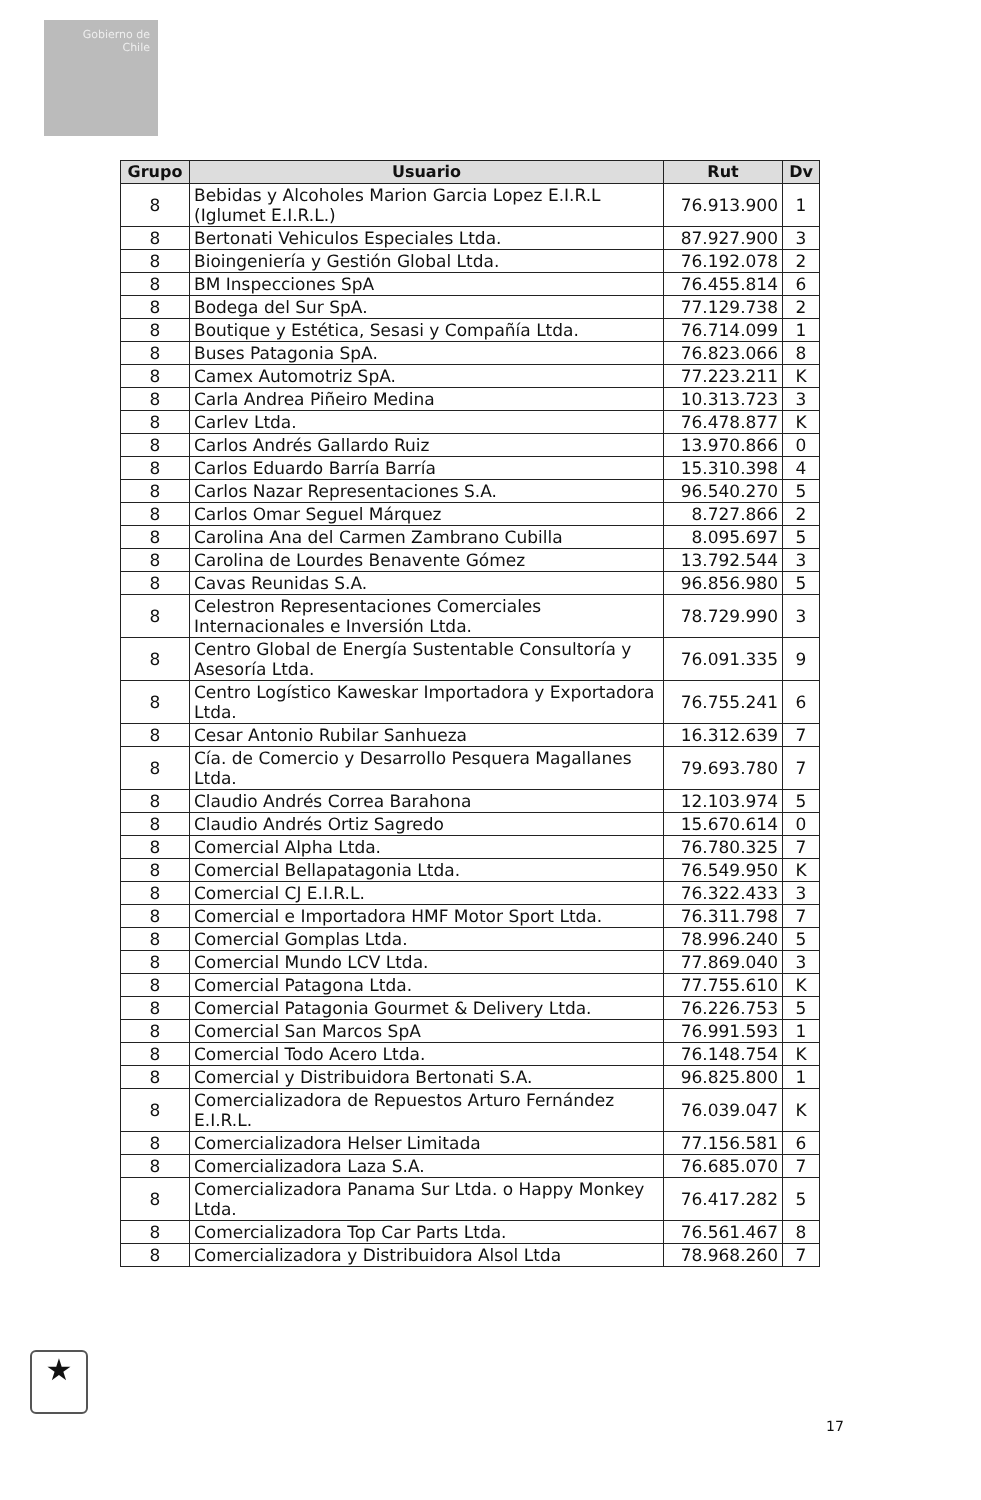Gobierno de Chile
| Grupo | Usuario | Rut | Dv |
| --- | --- | --- | --- |
| 8 | Bebidas y Alcoholes Marion Garcia Lopez E.I.R.L (Iglumet E.I.R.L.) | 76.913.900 | 1 |
| 8 | Bertonati Vehiculos Especiales Ltda. | 87.927.900 | 3 |
| 8 | Bioingeniería y Gestión Global Ltda. | 76.192.078 | 2 |
| 8 | BM Inspecciones SpA | 76.455.814 | 6 |
| 8 | Bodega del Sur SpA. | 77.129.738 | 2 |
| 8 | Boutique y Estética, Sesasi y Compañía Ltda. | 76.714.099 | 1 |
| 8 | Buses Patagonia SpA. | 76.823.066 | 8 |
| 8 | Camex Automotriz SpA. | 77.223.211 | K |
| 8 | Carla Andrea Piñeiro Medina | 10.313.723 | 3 |
| 8 | Carlev Ltda. | 76.478.877 | K |
| 8 | Carlos Andrés Gallardo Ruiz | 13.970.866 | 0 |
| 8 | Carlos Eduardo Barría Barría | 15.310.398 | 4 |
| 8 | Carlos Nazar Representaciones S.A. | 96.540.270 | 5 |
| 8 | Carlos Omar Seguel Márquez | 8.727.866 | 2 |
| 8 | Carolina Ana del Carmen Zambrano Cubilla | 8.095.697 | 5 |
| 8 | Carolina de Lourdes Benavente Gómez | 13.792.544 | 3 |
| 8 | Cavas Reunidas S.A. | 96.856.980 | 5 |
| 8 | Celestron Representaciones Comerciales Internacionales e Inversión Ltda. | 78.729.990 | 3 |
| 8 | Centro Global de Energía Sustentable Consultoría y Asesoría Ltda. | 76.091.335 | 9 |
| 8 | Centro Logístico Kaweskar Importadora y Exportadora Ltda. | 76.755.241 | 6 |
| 8 | Cesar Antonio Rubilar Sanhueza | 16.312.639 | 7 |
| 8 | Cía. de Comercio y Desarrollo Pesquera Magallanes Ltda. | 79.693.780 | 7 |
| 8 | Claudio Andrés Correa Barahona | 12.103.974 | 5 |
| 8 | Claudio Andrés Ortiz Sagredo | 15.670.614 | 0 |
| 8 | Comercial Alpha Ltda. | 76.780.325 | 7 |
| 8 | Comercial Bellapatagonia Ltda. | 76.549.950 | K |
| 8 | Comercial CJ E.I.R.L. | 76.322.433 | 3 |
| 8 | Comercial e Importadora HMF Motor Sport Ltda. | 76.311.798 | 7 |
| 8 | Comercial Gomplas Ltda. | 78.996.240 | 5 |
| 8 | Comercial Mundo LCV Ltda. | 77.869.040 | 3 |
| 8 | Comercial Patagona Ltda. | 77.755.610 | K |
| 8 | Comercial Patagonia Gourmet & Delivery Ltda. | 76.226.753 | 5 |
| 8 | Comercial San Marcos SpA | 76.991.593 | 1 |
| 8 | Comercial Todo Acero Ltda. | 76.148.754 | K |
| 8 | Comercial y Distribuidora Bertonati S.A. | 96.825.800 | 1 |
| 8 | Comercializadora de Repuestos Arturo Fernández E.I.R.L. | 76.039.047 | K |
| 8 | Comercializadora Helser Limitada | 77.156.581 | 6 |
| 8 | Comercializadora Laza S.A. | 76.685.070 | 7 |
| 8 | Comercializadora Panama Sur Ltda. o Happy Monkey Ltda. | 76.417.282 | 5 |
| 8 | Comercializadora Top Car Parts Ltda. | 76.561.467 | 8 |
| 8 | Comercializadora y Distribuidora Alsol Ltda | 78.968.260 | 7 |
★
17